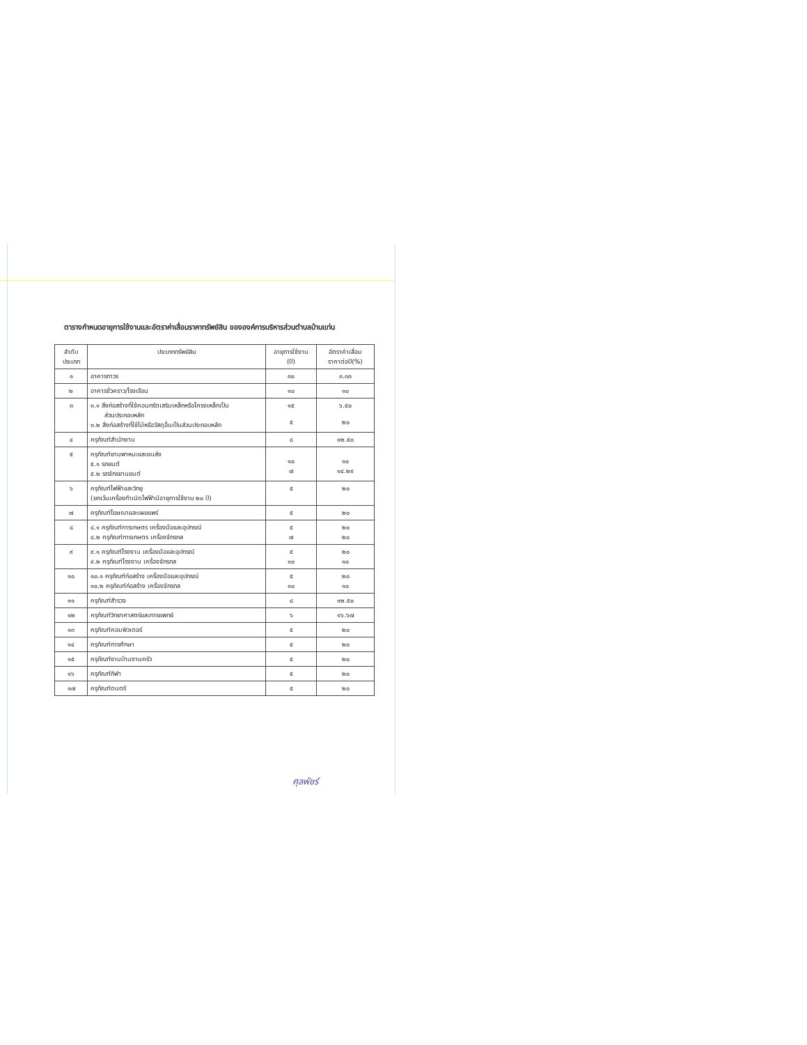ตารางกำหนดอายุการใช้งานและอัตราค่าเสื่อมราคาทรัพย์สิน ขององค์การบริหารส่วนตำบลบ้านแท่น
| ลำดับ ประเภท | ประเภททรัพย์สิน | อายุการใช้งาน (ปี) | อัตราค่าเสื่อม ราคาต่อปี(%) |
| --- | --- | --- | --- |
| ๑ | อาคารถาวร | ๓๐ | ๓.๓๓ |
| ๒ | อาคารชั่วคราว/โรงเรือน | ๑๐ | ๑๐ |
| ๓ | ๓.๑ สิ่งก่อสร้างที่ใช้คอนกรีตเสริมเหล็กหรือโครงเหล็กเป็น ส่วนประกอบหลัก ๓.๒ สิ่งก่อสร้างที่ใช้ไม้หรือวัสดุอื่นเป็นส่วนประกอบหลัก | ๑๕ ๕ | ๖.๕๐ ๒๐ |
| ๔ | ครุภัณฑ์สำนักงาน | ๘ | ๑๒.๕๐ |
| ๕ | ครุภัณฑ์ยานพาหนะและขนส่ง ๕.๑ รถยนต์ ๕.๒ รถจักรยานยนต์ | ๑๐ ๗ | ๑๐ ๑๔.๒๙ |
| ๖ | ครุภัณฑ์ไฟฟ้าและวิทยุ (ยกเว้นเครื่องกำเนิดไฟฟ้ามีอายุการใช้งาน ๒๐ ปี) | ๕ | ๒๐ |
| ๗ | ครุภัณฑ์โฆษณาและเผยแพร่ | ๕ | ๒๐ |
| ๘ | ๘.๑ ครุภัณฑ์การเกษตร เครื่องมือและอุปกรณ์ ๘.๒ ครุภัณฑ์การเกษตร เครื่องจักรกล | ๕ ๗ | ๒๐ ๒๐ |
| ๙ | ๙.๑ ครุภัณฑ์โรงงาน เครื่องมือและอุปกรณ์ ๙.๒ ครุภัณฑ์โรงงาน เครื่องจักรกล | ๕ ๑๐ | ๒๐ ๑๐ |
| ๑๐ | ๑๐.๑ ครุภัณฑ์ก่อสร้าง เครื่องมือและอุปกรณ์ ๑๐.๒ ครุภัณฑ์ก่อสร้าง เครื่องจักรกล | ๕ ๑๐ | ๒๐ ๑๐ |
| ๑๑ | ครุภัณฑ์สำรวจ | ๘ | ๑๒.๕๐ |
| ๑๒ | ครุภัณฑ์วิทยาศาสตร์และการแพทย์ | ๖ | ๑๖.๖๗ |
| ๑๓ | ครุภัณฑ์คอมพิวเตอร์ | ๕ | ๒๐ |
| ๑๔ | ครุภัณฑ์การศึกษา | ๕ | ๒๐ |
| ๑๕ | ครุภัณฑ์งานบ้านงานครัว | ๕ | ๒๐ |
| ๑๖ | ครุภัณฑ์กีฬา | ๕ | ๒๐ |
| ๑๗ | ครุภัณฑ์ดนตรี | ๕ | ๒๐ |
ศุลพัชร์